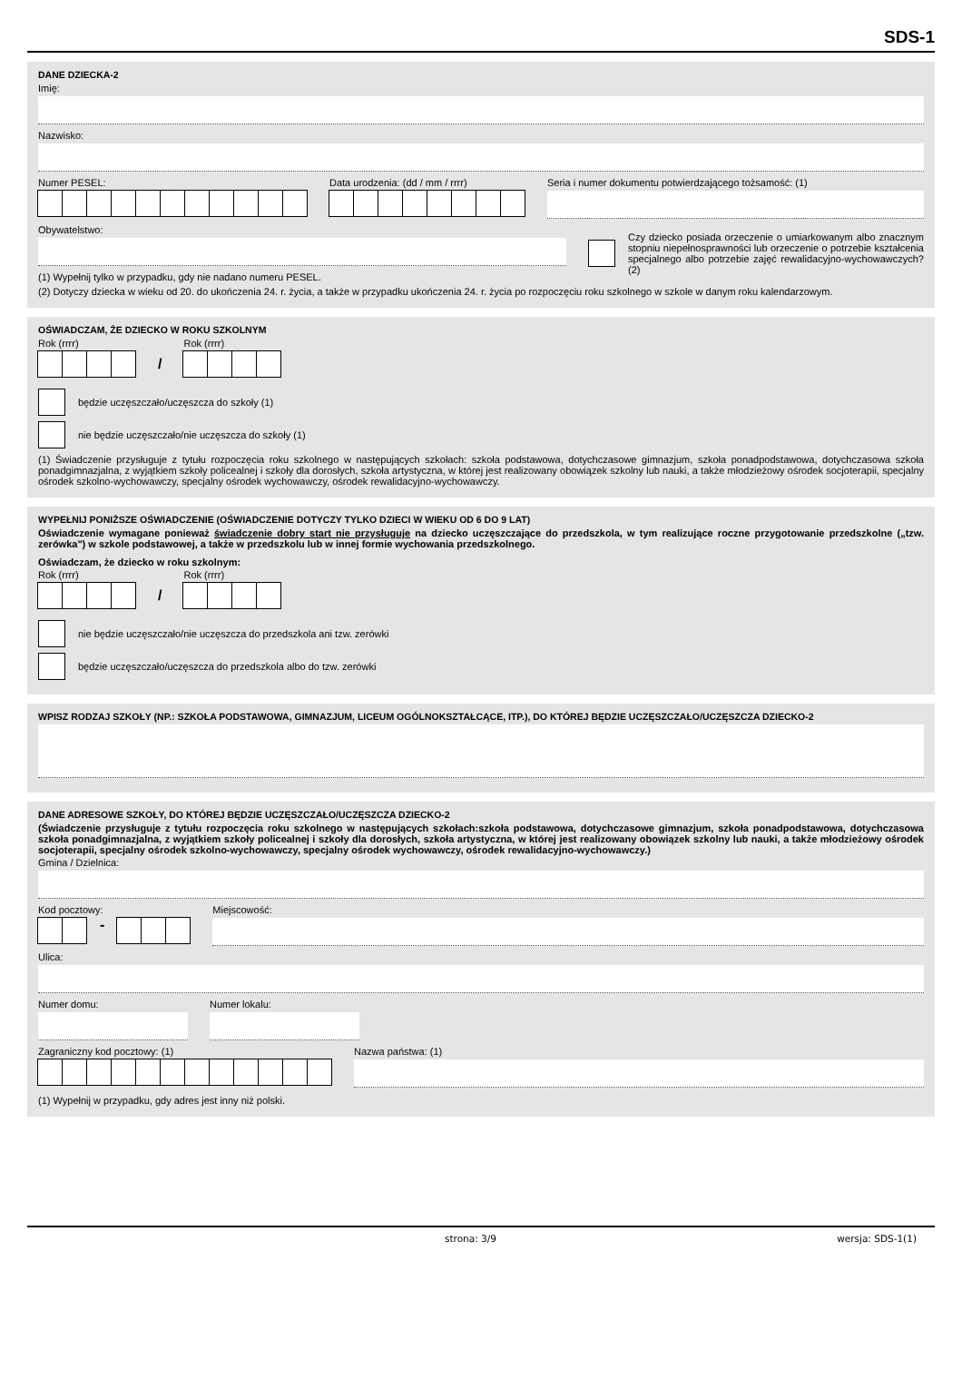SDS-1
DANE DZIECKA-2
Imię:
Nazwisko:
Numer PESEL: Data urodzenia: (dd / mm / rrrr)
Seria i numer dokumentu potwierdzającego tożsamość: (1)
Obywatelstwo:
(1) Wypełnij tylko w przypadku, gdy nie nadano numeru PESEL.
Czy dziecko posiada orzeczenie o umiarkowanym albo znacznym stopniu niepełnosprawności lub orzeczenie o potrzebie kształcenia specjalnego albo potrzebie zajęć rewalidacyjno-wychowawczych? (2)
(2) Dotyczy dziecka w wieku od 20. do ukończenia 24. r. życia, a także w przypadku ukończenia 24. r. życia po rozpoczęciu roku szkolnego w szkole w danym roku kalendarzowym.
OŚWIADCZAM, ŻE DZIECKO W ROKU SZKOLNYM
Rok (rrrr)
/
Rok (rrrr)
będzie uczęszczało/uczęszcza do szkoły (1)
nie będzie uczęszczało/nie uczęszcza do szkoły (1)
(1) Świadczenie przysługuje z tytułu rozpoczęcia roku szkolnego w następujących szkołach: szkoła podstawowa, dotychczasowe gimnazjum, szkoła ponadpodstawowa, dotychczasowa szkoła ponadgimnazjalna, z wyjątkiem szkoły policealnej i szkoły dla dorosłych, szkoła artystyczna, w której jest realizowany obowiązek szkolny lub nauki, a także młodzieżowy ośrodek socjoterapii, specjalny ośrodek szkolno-wychowawczy, specjalny ośrodek wychowawczy, ośrodek rewalidacyjno-wychowawczy.
WYPEŁNIJ PONIŻSZE OŚWIADCZENIE (OŚWIADCZENIE DOTYCZY TYLKO DZIECI W WIEKU OD 6 DO 9 LAT)
Oświadczenie wymagane ponieważ świadczenie dobry start nie przysługuje na dziecko uczęszczające do przedszkola, w tym realizujące roczne przygotowanie przedszkolne („tzw. zerówka") w szkole podstawowej, a także w przedszkolu lub w innej formie wychowania przedszkolnego.
Oświadczam, że dziecko w roku szkolnym:
Rok (rrrr)
/
Rok (rrrr)
nie będzie uczęszczało/nie uczęszcza do przedszkola ani tzw. zerówki
będzie uczęszczało/uczęszcza do przedszkola albo do tzw. zerówki
WPISZ RODZAJ SZKOŁY (NP.: SZKOŁA PODSTAWOWA, GIMNAZJUM, LICEUM OGÓLNOKSZTAŁCĄCE, ITP.), DO KTÓREJ BĘDZIE UCZĘSZCZAŁO/UCZĘSZCZA DZIECKO-2
DANE ADRESOWE SZKOŁY, DO KTÓREJ BĘDZIE UCZĘSZCZAŁO/UCZĘSZCZA DZIECKO-2
(Świadczenie przysługuje z tytułu rozpoczęcia roku szkolnego w następujących szkołach:szkoła podstawowa, dotychczasowe gimnazjum, szkoła ponadpodstawowa, dotychczasowa szkoła ponadgimnazjalna, z wyjątkiem szkoły policealnej i szkoły dla dorosłych, szkoła artystyczna, w której jest realizowany obowiązek szkolny lub nauki, a także młodzieżowy ośrodek socjoterapii, specjalny ośrodek szkolno-wychowawczy, specjalny ośrodek wychowawczy, ośrodek rewalidacyjno-wychowawczy.)
Gmina / Dzielnica:
Kod pocztowy:
-
Miejscowość:
Ulica:
Numer domu: Numer lokalu:
Zagraniczny kod pocztowy: (1) Nazwa państwa: (1)
(1) Wypełnij w przypadku, gdy adres jest inny niż polski.
strona: 3/9 wersja: SDS-1(1)